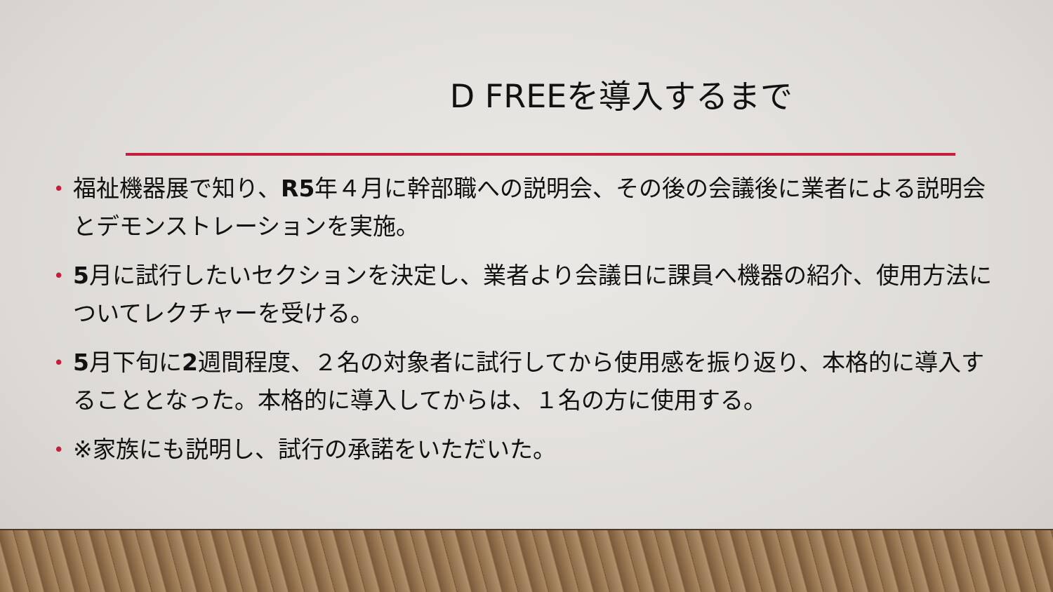D FREEを導入するまで
• 福祉機器展で知り、R5年４月に幹部職への説明会、その後の会議後に業者による説明会とデモンストレーションを実施。
• 5月に試行したいセクションを決定し、業者より会議日に課員へ機器の紹介、使用方法についてレクチャーを受ける。
• 5月下旬に2週間程度、２名の対象者に試行してから使用感を振り返り、本格的に導入することとなった。本格的に導入してからは、１名の方に使用する。
• ※家族にも説明し、試行の承諾をいただいた。